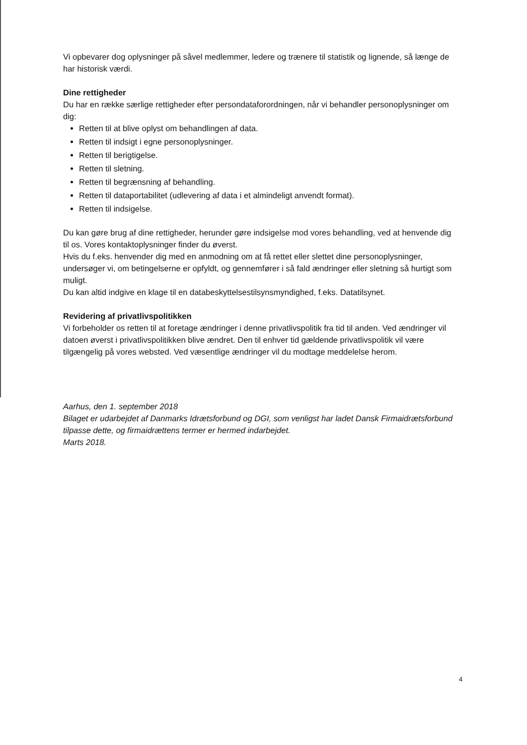Vi opbevarer dog oplysninger på såvel medlemmer, ledere og trænere til statistik og lignende, så længe de har historisk værdi.
Dine rettigheder
Du har en række særlige rettigheder efter persondataforordningen, når vi behandler personoplysninger om dig:
Retten til at blive oplyst om behandlingen af data.
Retten til indsigt i egne personoplysninger.
Retten til berigtigelse.
Retten til sletning.
Retten til begrænsning af behandling.
Retten til dataportabilitet (udlevering af data i et almindeligt anvendt format).
Retten til indsigelse.
Du kan gøre brug af dine rettigheder, herunder gøre indsigelse mod vores behandling, ved at henvende dig til os. Vores kontaktoplysninger finder du øverst.
Hvis du f.eks. henvender dig med en anmodning om at få rettet eller slettet dine personoplysninger, undersøger vi, om betingelserne er opfyldt, og gennemfører i så fald ændringer eller sletning så hurtigt som muligt.
Du kan altid indgive en klage til en databeskyttelsestilsynsmyndighed, f.eks. Datatilsynet.
Revidering af privatlivspolitikken
Vi forbeholder os retten til at foretage ændringer i denne privatlivspolitik fra tid til anden. Ved ændringer vil datoen øverst i privatlivspolitikken blive ændret. Den til enhver tid gældende privatlivspolitik vil være tilgængelig på vores websted. Ved væsentlige ændringer vil du modtage meddelelse herom.
Aarhus, den 1. september 2018
Bilaget er udarbejdet af Danmarks Idrætsforbund og DGI, som venligst har ladet Dansk Firmaidrætsforbund tilpasse dette, og firmaidrættens termer er hermed indarbejdet.
Marts 2018.
4